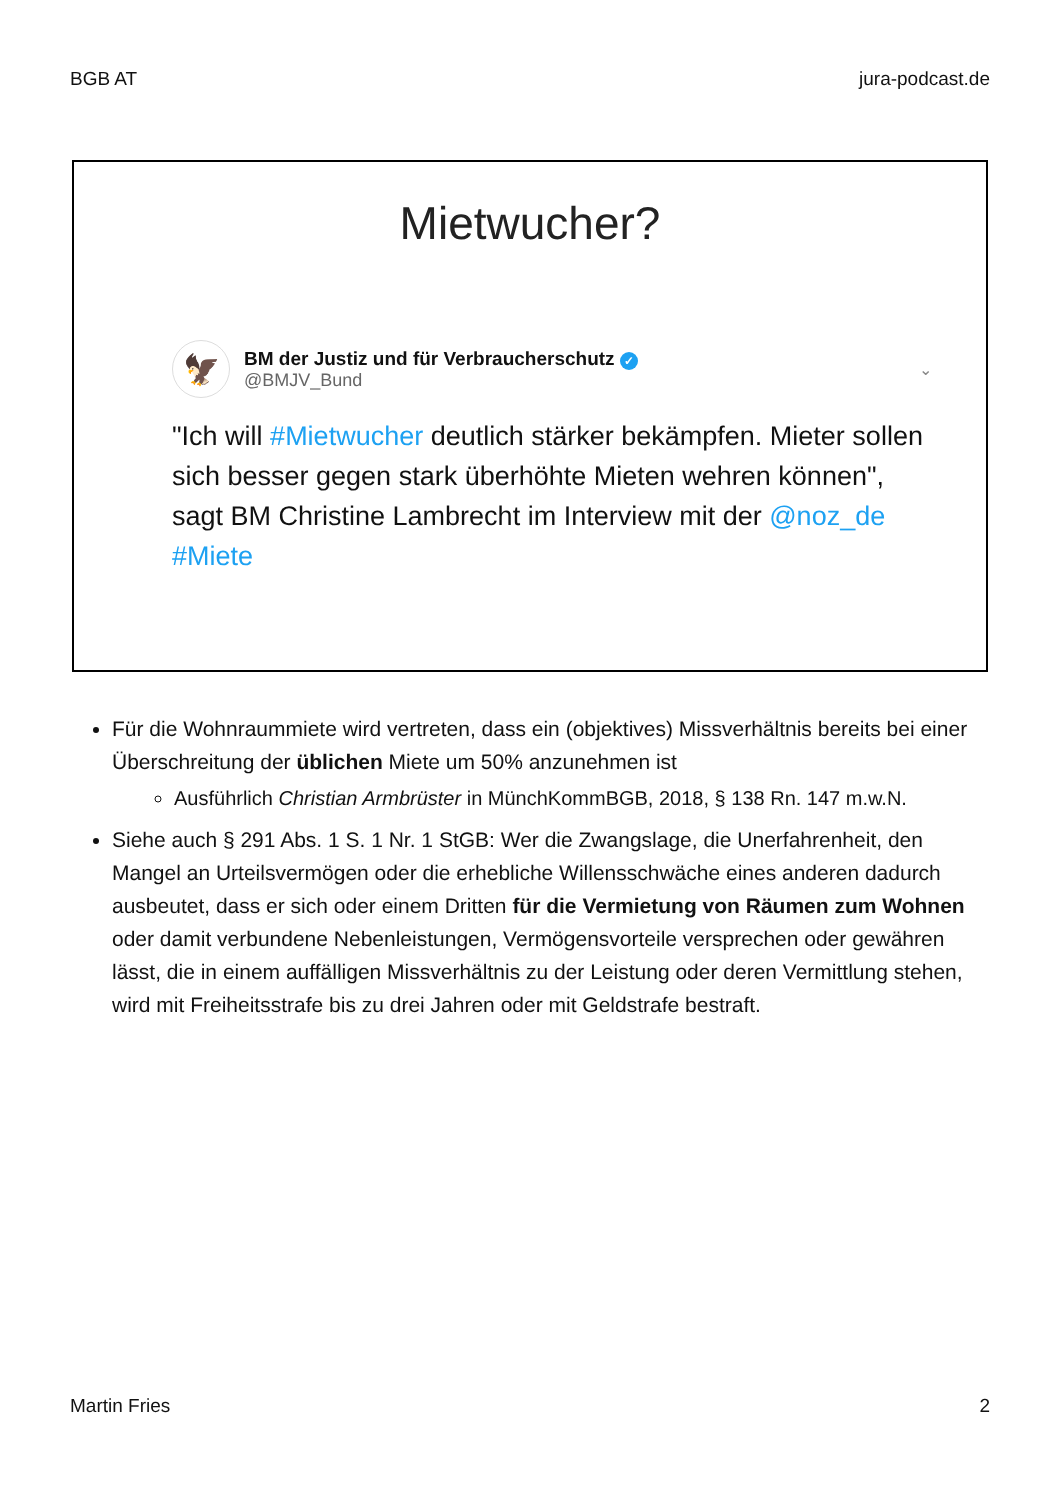BGB AT jura-podcast.de
Mietwucher?
🦅
BM der Justiz und für Verbraucherschutz ✓
@BMJV_Bund
⌄
"Ich will #Mietwucher deutlich stärker bekämpfen. Mieter sollen sich besser gegen stark überhöhte Mieten wehren können", sagt BM Christine Lambrecht im Interview mit der @noz_de #Miete
Für die Wohnraummiete wird vertreten, dass ein (objektives) Missverhältnis bereits bei einer Überschreitung der üblichen Miete um 50% anzunehmen ist
Ausführlich Christian Armbrüster in MünchKommBGB, 2018, § 138 Rn. 147 m.w.N.
Siehe auch § 291 Abs. 1 S. 1 Nr. 1 StGB: Wer die Zwangslage, die Unerfahrenheit, den Mangel an Urteilsvermögen oder die erhebliche Willensschwäche eines anderen dadurch ausbeutet, dass er sich oder einem Dritten für die Vermietung von Räumen zum Wohnen oder damit verbundene Nebenleistungen, Vermögensvorteile versprechen oder gewähren lässt, die in einem auffälligen Missverhältnis zu der Leistung oder deren Vermittlung stehen, wird mit Freiheitsstrafe bis zu drei Jahren oder mit Geldstrafe bestraft.
Martin Fries 2